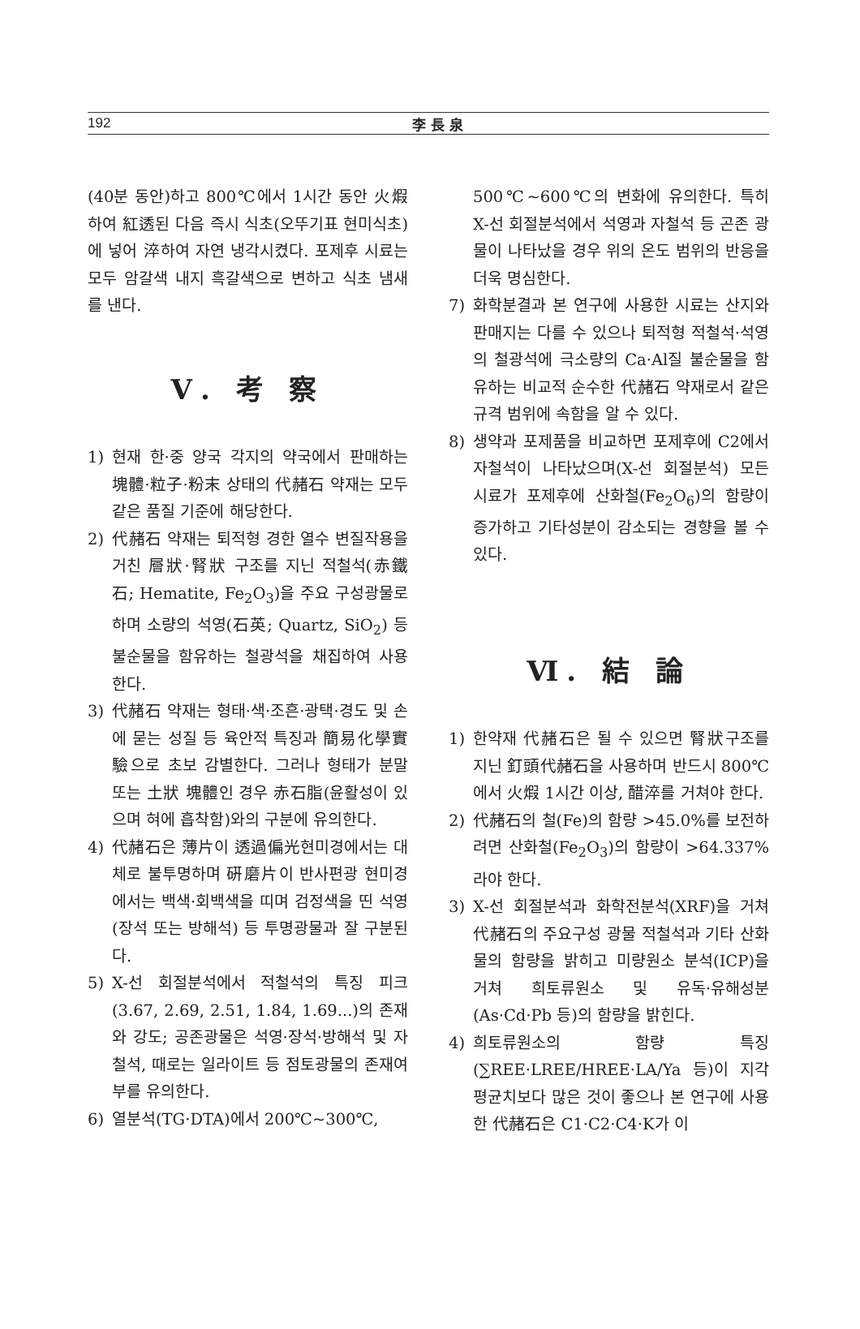192 李長泉
(40분 동안)하고 800℃에서 1시간 동안 火煆하여 紅透된 다음 즉시 식초(오뚜기표 현미식초)에 넣어 淬하여 자연 냉각시켰다. 포제후 시료는 모두 암갈색 내지 흑갈색으로 변하고 식초 냄새를 낸다.
Ⅴ. 考 察
1) 현재 한·중 양국 각지의 약국에서 판매하는 塊體·粒子·粉末 상태의 代赭石 약재는 모두 같은 품질 기준에 해당한다.
2) 代赭石 약재는 퇴적형 경한 열수 변질작용을 거친 層狀·腎狀 구조를 지닌 적철석(赤鐵石; Hematite, Fe<sub>2</sub>O<sub>3</sub>)을 주요 구성광물로 하며 소량의 석영(石英; Quartz, SiO<sub>2</sub>) 등 불순물을 함유하는 철광석을 채집하여 사용한다.
3) 代赭石 약재는 형태·색·조흔·광택·경도 및 손에 묻는 성질 등 육안적 특징과 簡易化學實驗으로 초보 감별한다. 그러나 형태가 분말 또는 土狀 塊體인 경우 赤石脂(윤활성이 있으며 혀에 흡착함)와의 구분에 유의한다.
4) 代赭石은 薄片이 透過偏光현미경에서는 대체로 불투명하며 硏磨片이 반사편광 현미경에서는 백색·회백색을 띠며 검정색을 띤 석영(장석 또는 방해석) 등 투명광물과 잘 구분된다.
5) X-선 회절분석에서 적철석의 특징 피크(3.67, 2.69, 2.51, 1.84, 1.69...)의 존재와 강도; 공존광물은 석영·장석·방해석 및 자철석, 때로는 일라이트 등 점토광물의 존재여부를 유의한다.
6) 열분석(TG·DTA)에서 200℃~300℃,
500℃~600℃의 변화에 유의한다. 특히 X-선 회절분석에서 석영과 자철석 등 곤존 광물이 나타났을 경우 위의 온도 범위의 반응을 더욱 명심한다.
7) 화학분결과 본 연구에 사용한 시료는 산지와 판매지는 다를 수 있으나 퇴적형 적철석·석영의 철광석에 극소량의 Ca·Al질 불순물을 함유하는 비교적 순수한 代赭石 약재로서 같은 규격 범위에 속함을 알 수 있다.
8) 생약과 포제품을 비교하면 포제후에 C2에서 자철석이 나타났으며(X-선 회절분석) 모든 시료가 포제후에 산화철(Fe<sub>2</sub>O<sub>6</sub>)의 함량이 증가하고 기타성분이 감소되는 경향을 볼 수 있다.
Ⅵ. 結 論
1) 한약재 代赭石은 될 수 있으면 腎狀구조를 지닌 釘頭代赭石을 사용하며 반드시 800℃에서 火煆 1시간 이상, 醋淬를 거쳐야 한다.
2) 代赭石의 철(Fe)의 함량 >45.0%를 보전하려면 산화철(Fe<sub>2</sub>O<sub>3</sub>)의 함량이 >64.337%라야 한다.
3) X-선 회절분석과 화학전분석(XRF)을 거쳐 代赭石의 주요구성 광물 적철석과 기타 산화물의 함량을 밝히고 미량원소 분석(ICP)을 거쳐 희토류원소 및 유독·유해성분(As·Cd·Pb 등)의 함량을 밝힌다.
4) 희토류원소의 함량 특징(∑REE·LREE/HREE·LA/Ya 등)이 지각평균치보다 많은 것이 좋으나 본 연구에 사용한 代赭石은 C1·C2·C4·K가 이